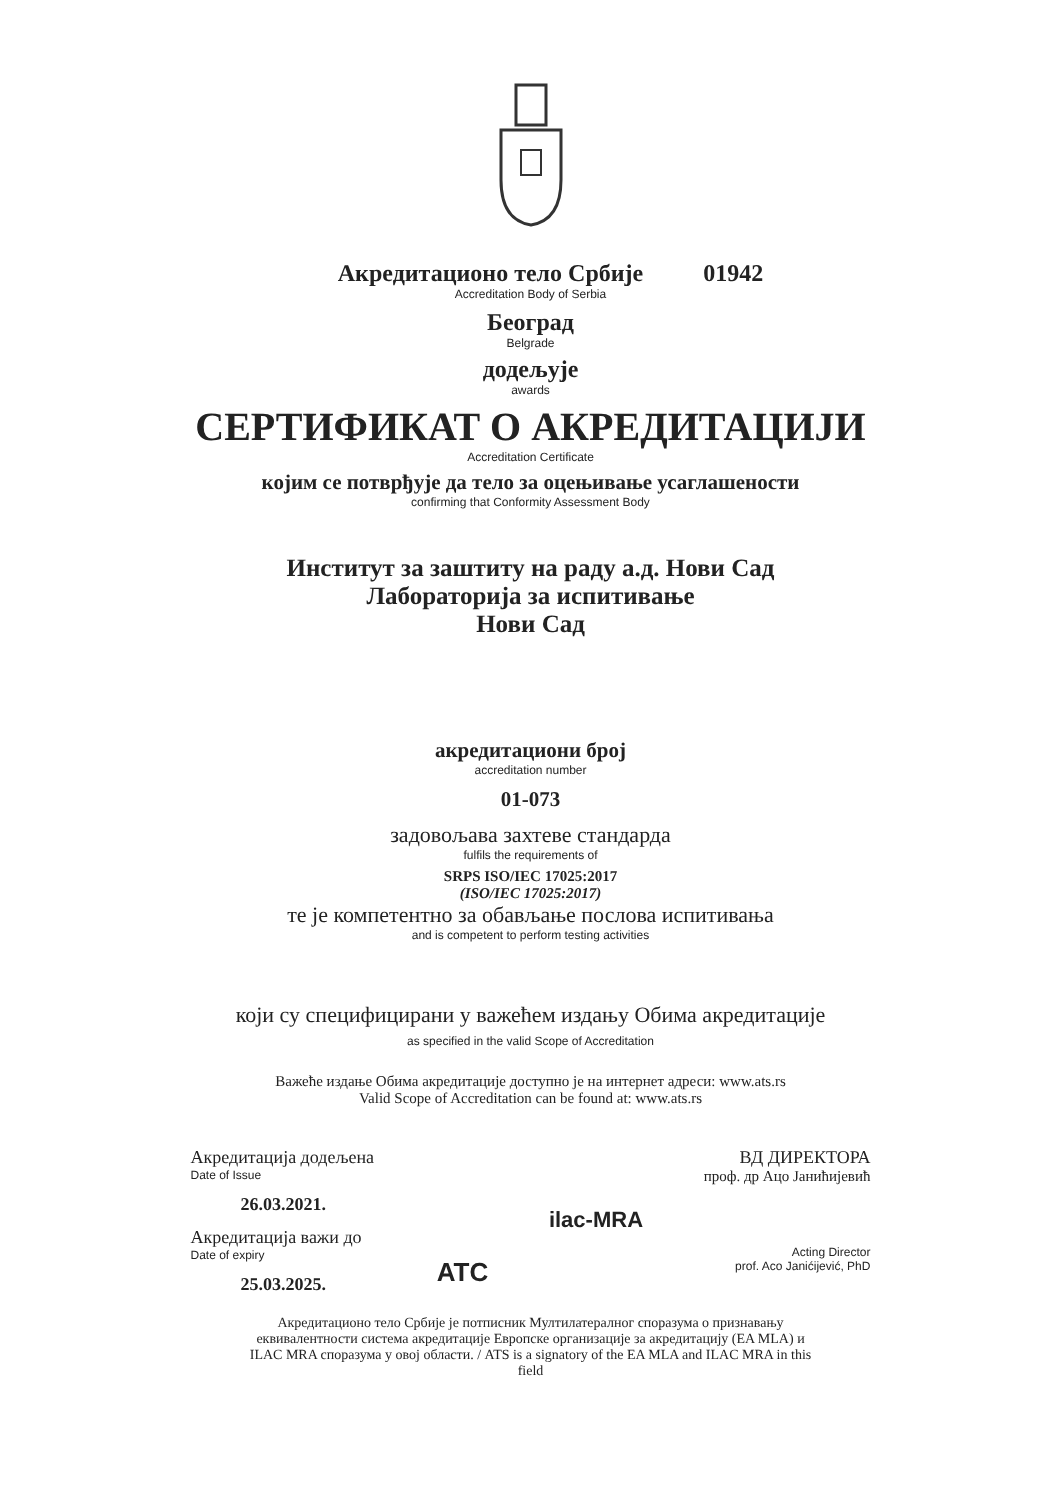Акредитационо тело Србије 01942
Accreditation Body of Serbia
Београд
Belgrade
додељује
awards
СЕРТИФИКАТ О АКРЕДИТАЦИЈИ
Accreditation Certificate
којим се потврђује да тело за оцењивање усаглашености
confirming that Conformity Assessment Body
Институт за заштиту на раду а.д. Нови Сад
Лабораторија за испитивање
Нови Сад
акредитациони број
accreditation number
01-073
задовољава захтеве стандарда
fulfils the requirements of
SRPS ISO/IEC 17025:2017
(ISO/IEC 17025:2017)
те је компетентно за обављање послова испитивања
and is competent to perform testing activities
који су специфицирани у важећем издању Обима акредитације
as specified in the valid Scope of Accreditation
Важеће издање Обима акредитације доступно је на интернет адреси: www.ats.rs
Valid Scope of Accreditation can be found at: www.ats.rs
Акредитација додељена
Date of Issue
26.03.2021.
Акредитација важи до
Date of expiry
25.03.2025.
ATC
ilac-MRA
ВД ДИРЕКТОРА
проф. др Ацо Јанићијевић
Acting Director
prof. Aco Janićijević, PhD
Акредитационо тело Србије је потписник Мултилатералног споразума о признавању еквивалентности система акредитације Европске организације за акредитацију (EA MLA) и ILAC MRA споразума у овој области. / ATS is a signatory of the EA MLA and ILAC MRA in this field